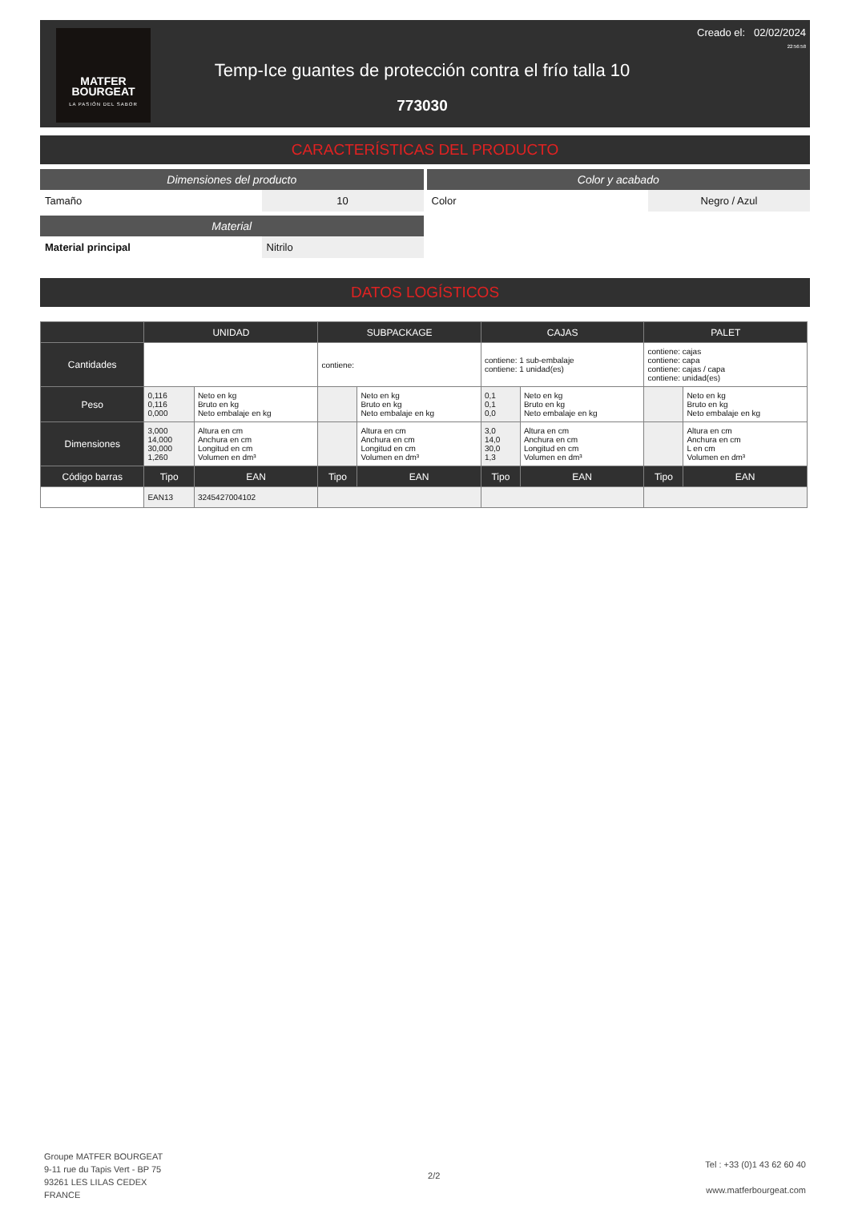MATFER
BOURGEAT
LA PASIÓN DEL SABOR
Temp-Ice guantes de protección contra el frío talla 10
773030
Creado el: 02/02/2024
22:56:58
CARACTERÍSTICAS DEL PRODUCTO
Dimensiones del producto
| Tamaño | 10 |
Material
| Material principal | Nitrilo |
Color y acabado
| Color | Negro / Azul |
DATOS LOGÍSTICOS
| | UNIDAD | | SUBPACKAGE | | CAJAS | | PALET | |
| --- | --- | --- | --- | --- | --- | --- | --- | --- |
| Cantidades | | | contiene: | | contiene: 1 sub-embalaje contiene: 1 unidad(es) | | contiene: cajas contiene: capa contiene: cajas / capa contiene: unidad(es) | |
| Peso | 0,116 0,116 0,000 | Neto en kg Bruto en kg Neto embalaje en kg | | Neto en kg Bruto en kg Neto embalaje en kg | 0,1 0,1 0,0 | Neto en kg Bruto en kg Neto embalaje en kg | | Neto en kg Bruto en kg Neto embalaje en kg |
| Dimensiones | 3,000 14,000 30,000 1,260 | Altura en cm Anchura en cm Longitud en cm Volumen en dm³ | | Altura en cm Anchura en cm Longitud en cm Volumen en dm³ | 3,0 14,0 30,0 1,3 | Altura en cm Anchura en cm Longitud en cm Volumen en dm³ | | Altura en cm Anchura en cm L en cm Volumen en dm³ |
| Código barras | Tipo | EAN | Tipo | EAN | Tipo | EAN | Tipo | EAN |
| | EAN13 | 3245427004102 | | | | | | |
Groupe MATFER BOURGEAT
9-11 rue du Tapis Vert - BP 75
93261 LES LILAS CEDEX
FRANCE
2/2
Tel : +33 (0)1 43 62 60 40
www.matferbourgeat.com